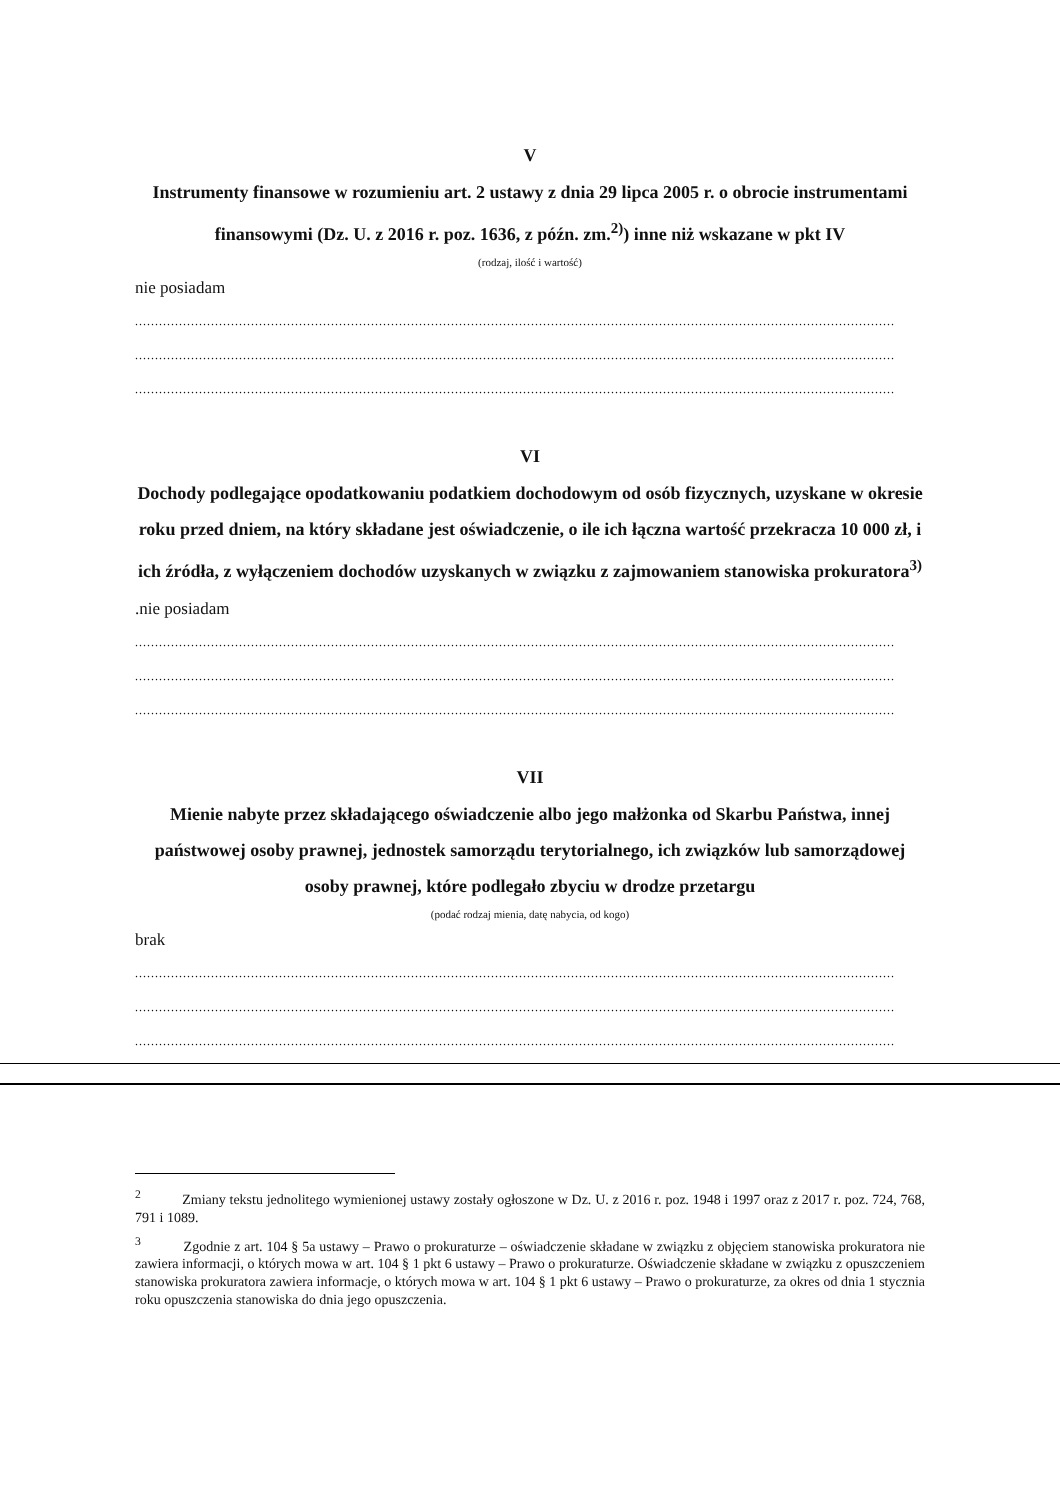V
Instrumenty finansowe w rozumieniu art. 2 ustawy z dnia 29 lipca 2005 r. o obrocie instrumentami finansowymi (Dz. U. z 2016 r. poz. 1636, z późn. zm.<sup>2)</sup>) inne niż wskazane w pkt IV
(rodzaj, ilość i wartość)
nie posiadam
..............................................................................................................................................................................................
..............................................................................................................................................................................................
..............................................................................................................................................................................................
VI
Dochody podlegające opodatkowaniu podatkiem dochodowym od osób fizycznych, uzyskane w okresie roku przed dniem, na który składane jest oświadczenie, o ile ich łączna wartość przekracza 10 000 zł, i ich źródła, z wyłączeniem dochodów uzyskanych w związku z zajmowaniem stanowiska prokuratora<sup>3)</sup>
.nie posiadam
..............................................................................................................................................................................................
..............................................................................................................................................................................................
..............................................................................................................................................................................................
VII
Mienie nabyte przez składającego oświadczenie albo jego małżonka od Skarbu Państwa, innej państwowej osoby prawnej, jednostek samorządu terytorialnego, ich związków lub samorządowej osoby prawnej, które podlegało zbyciu w drodze przetargu
(podać rodzaj mienia, datę nabycia, od kogo)
brak
..............................................................................................................................................................................................
..............................................................................................................................................................................................
..............................................................................................................................................................................................
<sup>2</sup> Zmiany tekstu jednolitego wymienionej ustawy zostały ogłoszone w Dz. U. z 2016 r. poz. 1948 i 1997 oraz z 2017 r. poz. 724, 768, 791 i 1089.
<sup>3</sup> Zgodnie z art. 104 § 5a ustawy – Prawo o prokuraturze – oświadczenie składane w związku z objęciem stanowiska prokuratora nie zawiera informacji, o których mowa w art. 104 § 1 pkt 6 ustawy – Prawo o prokuraturze. Oświadczenie składane w związku z opuszczeniem stanowiska prokuratora zawiera informacje, o których mowa w art. 104 § 1 pkt 6 ustawy – Prawo o prokuraturze, za okres od dnia 1 stycznia roku opuszczenia stanowiska do dnia jego opuszczenia.